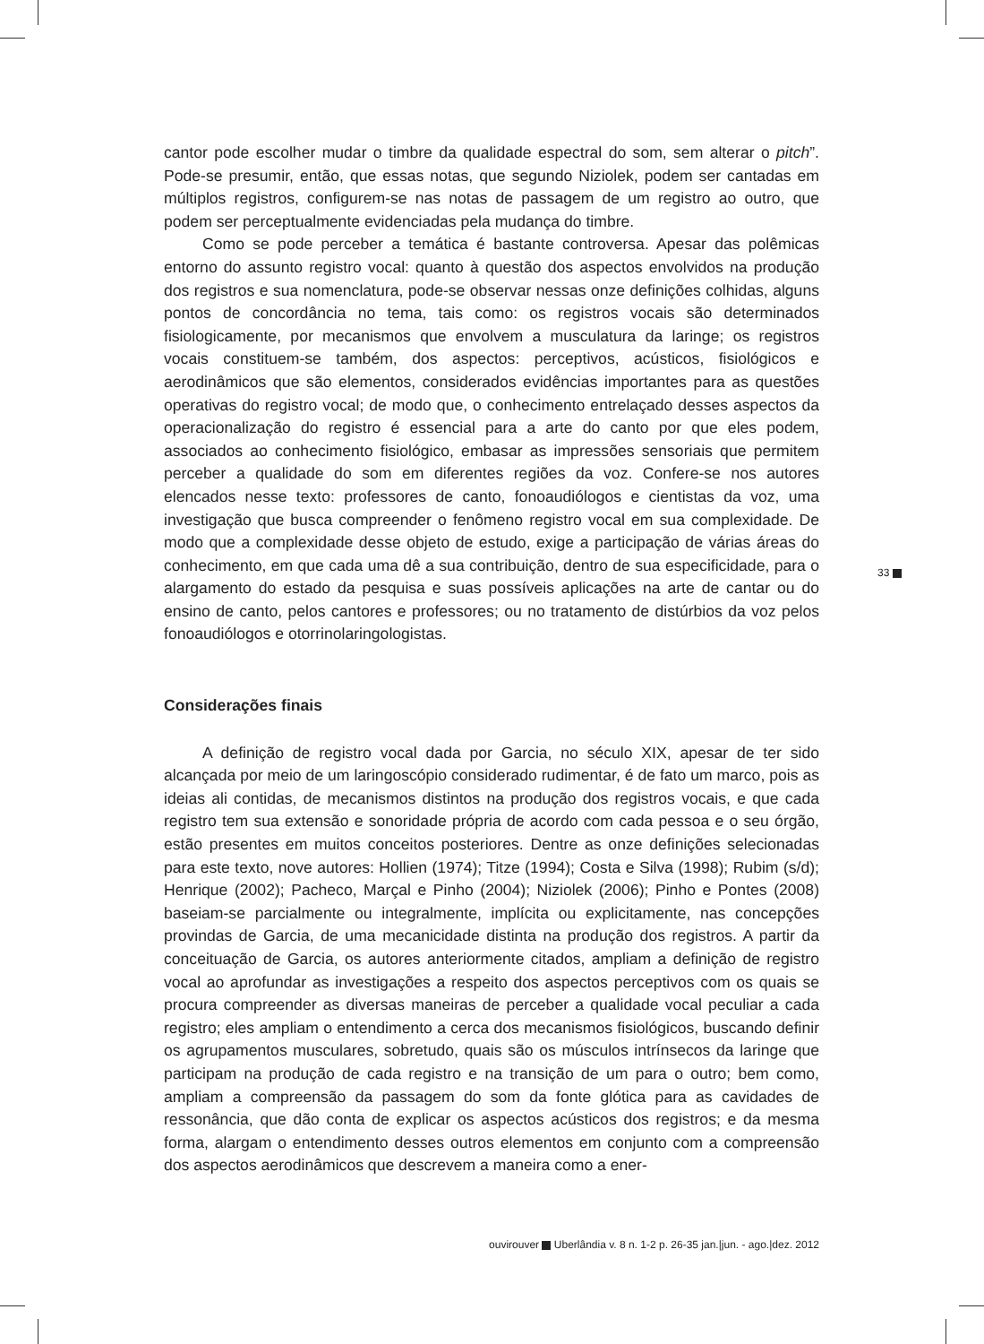cantor pode escolher mudar o timbre da qualidade espectral do som, sem alterar o pitch”. Pode-se presumir, então, que essas notas, que segundo Niziolek, podem ser cantadas em múltiplos registros, configurem-se nas notas de passagem de um registro ao outro, que podem ser perceptualmente evidenciadas pela mudança do timbre.
Como se pode perceber a temática é bastante controversa. Apesar das polêmicas entorno do assunto registro vocal: quanto à questão dos aspectos envolvidos na produção dos registros e sua nomenclatura, pode-se observar nessas onze definições colhidas, alguns pontos de concordância no tema, tais como: os registros vocais são determinados fisiologicamente, por mecanismos que envolvem a musculatura da laringe; os registros vocais constituem-se também, dos aspectos: perceptivos, acústicos, fisiológicos e aerodinâmicos que são elementos, considerados evidências importantes para as questões operativas do registro vocal; de modo que, o conhecimento entrelaçado desses aspectos da operacionalização do registro é essencial para a arte do canto por que eles podem, associados ao conhecimento fisiológico, embasar as impressões sensoriais que permitem perceber a qualidade do som em diferentes regiões da voz. Confere-se nos autores elencados nesse texto: professores de canto, fonoaudiólogos e cientistas da voz, uma investigação que busca compreender o fenômeno registro vocal em sua complexidade. De modo que a complexidade desse objeto de estudo, exige a participação de várias áreas do conhecimento, em que cada uma dê a sua contribuição, dentro de sua especificidade, para o alargamento do estado da pesquisa e suas possíveis aplicações na arte de cantar ou do ensino de canto, pelos cantores e professores; ou no tratamento de distúrbios da voz pelos fonoaudiólogos e otorrinolaringologistas.
Considerações finais
A definição de registro vocal dada por Garcia, no século XIX, apesar de ter sido alcançada por meio de um laringoscópio considerado rudimentar, é de fato um marco, pois as ideias ali contidas, de mecanismos distintos na produção dos registros vocais, e que cada registro tem sua extensão e sonoridade própria de acordo com cada pessoa e o seu órgão, estão presentes em muitos conceitos posteriores. Dentre as onze definições selecionadas para este texto, nove autores: Hollien (1974); Titze (1994); Costa e Silva (1998); Rubim (s/d); Henrique (2002); Pacheco, Marçal e Pinho (2004); Niziolek (2006); Pinho e Pontes (2008) baseiam-se parcialmente ou integralmente, implícita ou explicitamente, nas concepções provindas de Garcia, de uma mecanicidade distinta na produção dos registros. A partir da conceituação de Garcia, os autores anteriormente citados, ampliam a definição de registro vocal ao aprofundar as investigações a respeito dos aspectos perceptivos com os quais se procura compreender as diversas maneiras de perceber a qualidade vocal peculiar a cada registro; eles ampliam o entendimento a cerca dos mecanismos fisiológicos, buscando definir os agrupamentos musculares, sobretudo, quais são os músculos intrínsecos da laringe que participam na produção de cada registro e na transição de um para o outro; bem como, ampliam a compreensão da passagem do som da fonte glótica para as cavidades de ressonância, que dão conta de explicar os aspectos acústicos dos registros; e da mesma forma, alargam o entendimento desses outros elementos em conjunto com a compreensão dos aspectos aerodinâmicos que descrevem a maneira como a ener-
33
ouvirouver Uberlândia v. 8 n. 1-2 p. 26-35 jan.|jun. - ago.|dez. 2012